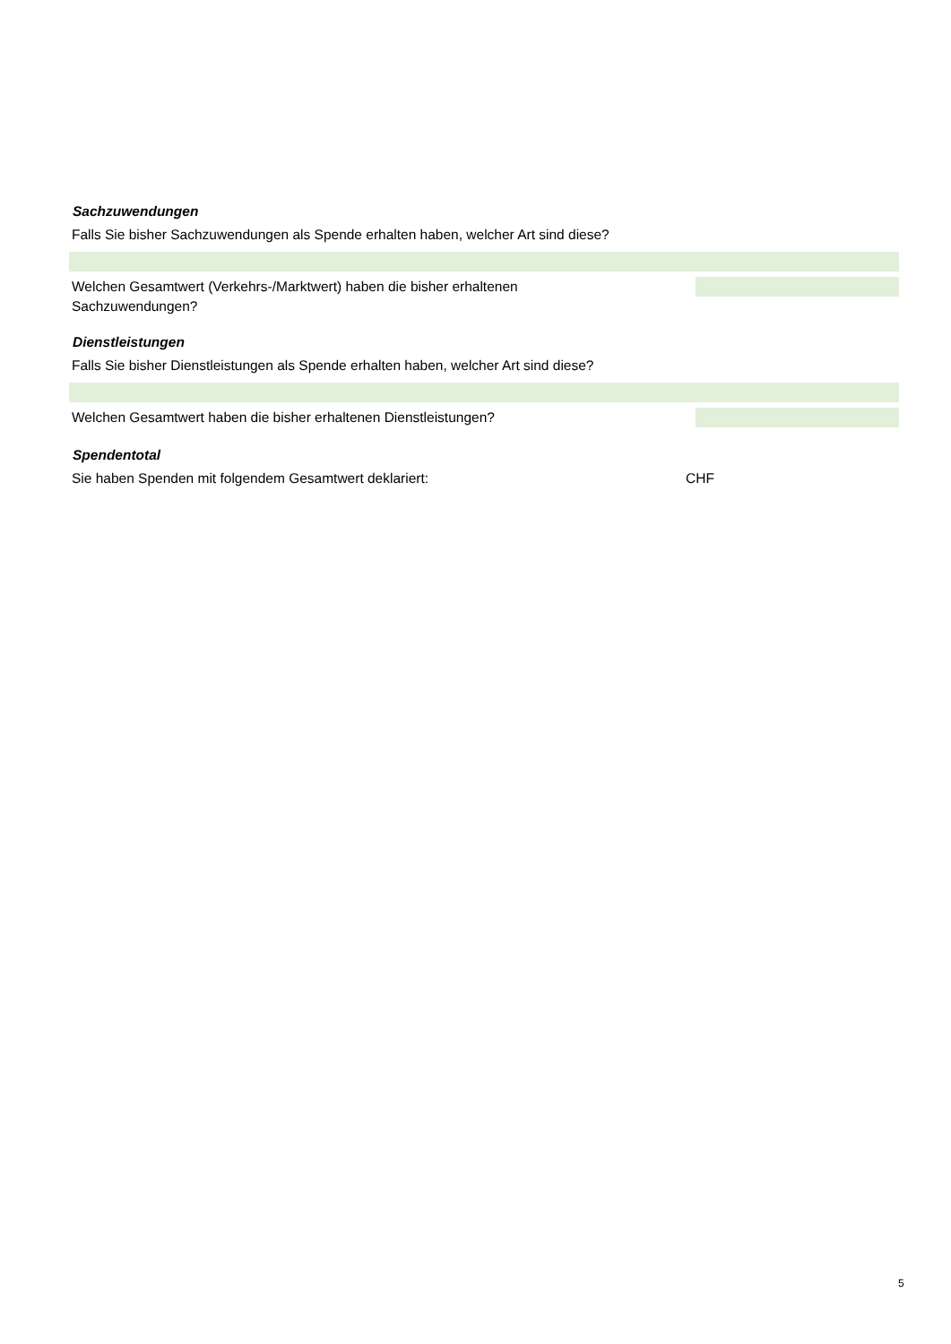Sachzuwendungen
Falls Sie bisher Sachzuwendungen als Spende erhalten haben, welcher Art sind diese?
Welchen Gesamtwert (Verkehrs-/Marktwert) haben die bisher erhaltenen Sachzuwendungen?
Dienstleistungen
Falls Sie bisher Dienstleistungen als Spende erhalten haben, welcher Art sind diese?
Welchen Gesamtwert haben die bisher erhaltenen Dienstleistungen?
Spendentotal
Sie haben Spenden mit folgendem Gesamtwert deklariert: CHF
5